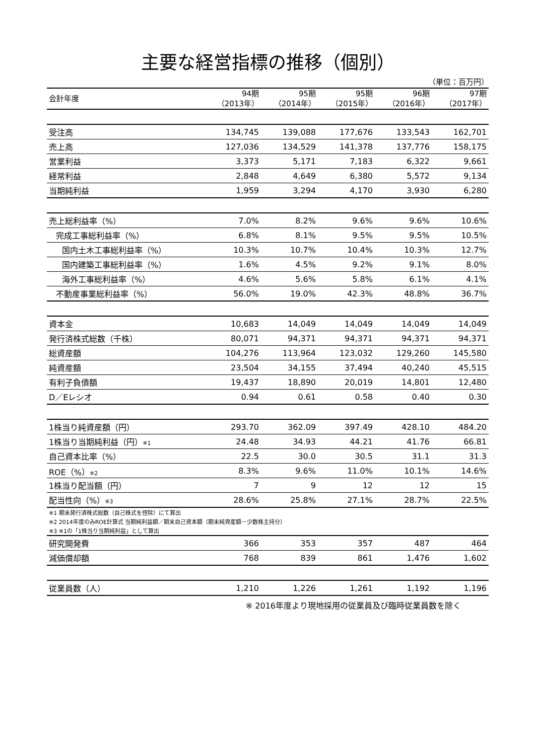主要な経営指標の推移（個別）
（単位：百万円）
| 会計年度 | 94期 （2013年） | 95期 （2014年） | 95期 （2015年） | 96期 （2016年） | 97期 （2017年） |
| --- | --- | --- | --- | --- | --- |
| 受注高 | 134,745 | 139,088 | 177,676 | 133,543 | 162,701 |
| 売上高 | 127,036 | 134,529 | 141,378 | 137,776 | 158,175 |
| 営業利益 | 3,373 | 5,171 | 7,183 | 6,322 | 9,661 |
| 経常利益 | 2,848 | 4,649 | 6,380 | 5,572 | 9,134 |
| 当期純利益 | 1,959 | 3,294 | 4,170 | 3,930 | 6,280 |
| 売上総利益率（%） | 7.0% | 8.2% | 9.6% | 9.6% | 10.6% |
| 完成工事総利益率（%） | 6.8% | 8.1% | 9.5% | 9.5% | 10.5% |
| 国内土木工事総利益率（%） | 10.3% | 10.7% | 10.4% | 10.3% | 12.7% |
| 国内建築工事総利益率（%） | 1.6% | 4.5% | 9.2% | 9.1% | 8.0% |
| 海外工事総利益率（%） | 4.6% | 5.6% | 5.8% | 6.1% | 4.1% |
| 不動産事業総利益率（%） | 56.0% | 19.0% | 42.3% | 48.8% | 36.7% |
| 資本金 | 10,683 | 14,049 | 14,049 | 14,049 | 14,049 |
| 発行済株式総数（千株） | 80,071 | 94,371 | 94,371 | 94,371 | 94,371 |
| 総資産額 | 104,276 | 113,964 | 123,032 | 129,260 | 145,580 |
| 純資産額 | 23,504 | 34,155 | 37,494 | 40,240 | 45,515 |
| 有利子負債額 | 19,437 | 18,890 | 20,019 | 14,801 | 12,480 |
| D／Eレシオ | 0.94 | 0.61 | 0.58 | 0.40 | 0.30 |
| 1株当り純資産額（円） | 293.70 | 362.09 | 397.49 | 428.10 | 484.20 |
| 1株当り当期純利益（円） ※1 | 24.48 | 34.93 | 44.21 | 41.76 | 66.81 |
| 自己資本比率（%） | 22.5 | 30.0 | 30.5 | 31.1 | 31.3 |
| ROE（%） ※2 | 8.3% | 9.6% | 11.0% | 10.1% | 14.6% |
| 1株当り配当額（円） | 7 | 9 | 12 | 12 | 15 |
| 配当性向（%） ※3 | 28.6% | 25.8% | 27.1% | 28.7% | 22.5% |
| ※1 期末発行済株式総数（自己株式を控除）にて算出 | | | | | |
| ※2 2014年度のみROE計算式 当期純利益額／期末自己資本額（期末純資産額－少数株主持分） | | | | | |
| ※3 ※1の「1株当り当期純利益」として算出 | | | | | |
| 研究開発費 | 366 | 353 | 357 | 487 | 464 |
| 減価償却額 | 768 | 839 | 861 | 1,476 | 1,602 |
| 従業員数（人） | 1,210 | 1,226 | 1,261 | 1,192 | 1,196 |
※ 2016年度より現地採用の従業員及び臨時従業員数を除く